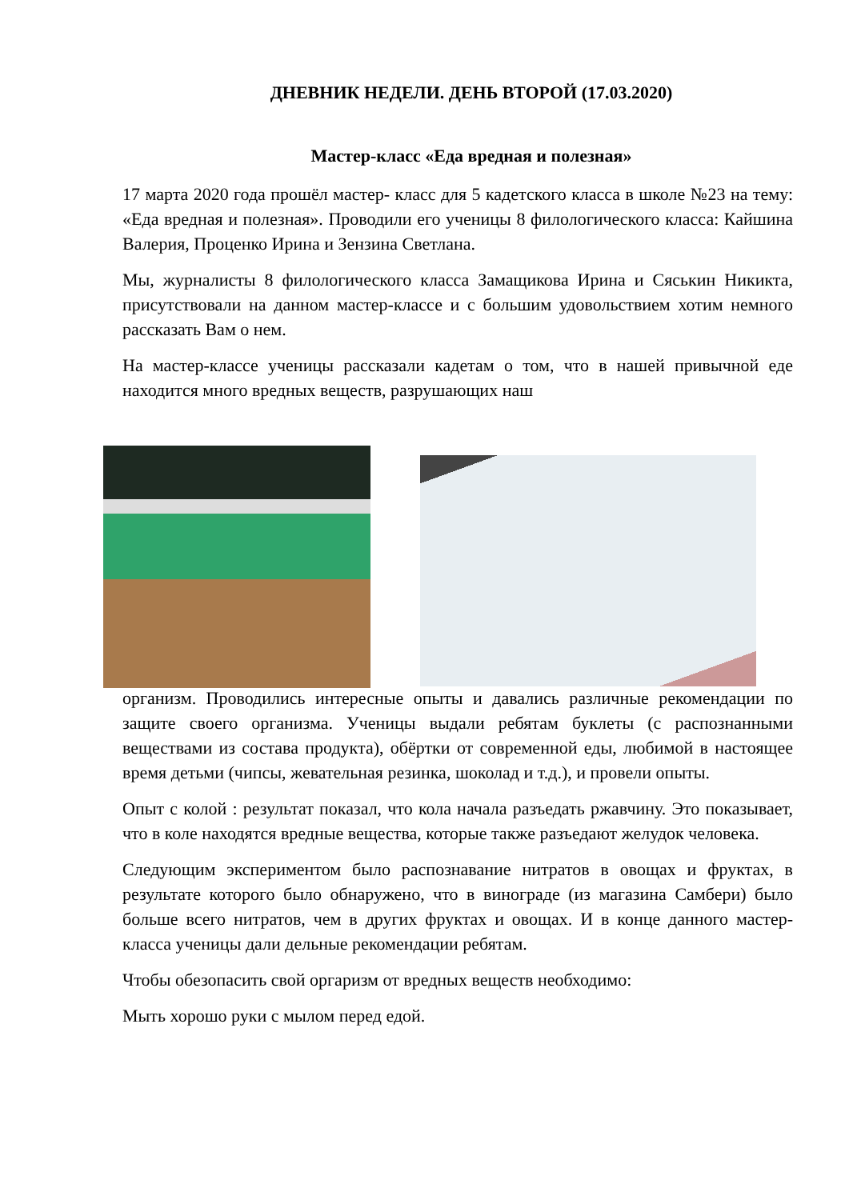ДНЕВНИК НЕДЕЛИ. ДЕНЬ ВТОРОЙ (17.03.2020)
Мастер-класс «Еда вредная и полезная»
17 марта 2020 года прошёл мастер- класс для 5 кадетского класса в школе №23 на тему: «Еда вредная и полезная». Проводили его ученицы 8 филологического класса: Кайшина Валерия, Проценко Ирина и Зензина Светлана.
Мы, журналисты 8 филологического класса Замащикова Ирина и Сяськин Никикта, присутствовали на данном мастер-классе и с большим удовольствием хотим немного рассказать Вам о нем.
На мастер-классе ученицы рассказали кадетам о том, что в нашей привычной еде находится много вредных веществ, разрушающих наш
организм. Проводились интересные опыты и давались различные рекомендации по защите своего организма. Ученицы выдали ребятам буклеты (с распознанными веществами из состава продукта), обёртки от современной еды, любимой в настоящее время детьми (чипсы, жевательная резинка, шоколад и т.д.), и провели опыты.
Опыт с колой : результат показал, что кола начала разъедать ржавчину. Это показывает, что в коле находятся вредные вещества, которые также разъедают желудок человека.
Следующим экспериментом было распознавание нитратов в овощах и фруктах, в результате которого было обнаружено, что в винограде (из магазина Самбери) было больше всего нитратов, чем в других фруктах и овощах. И в конце данного мастер-класса ученицы дали дельные рекомендации ребятам.
Чтобы обезопасить свой оргаризм от вредных веществ необходимо:
Мыть хорошо руки с мылом перед едой.